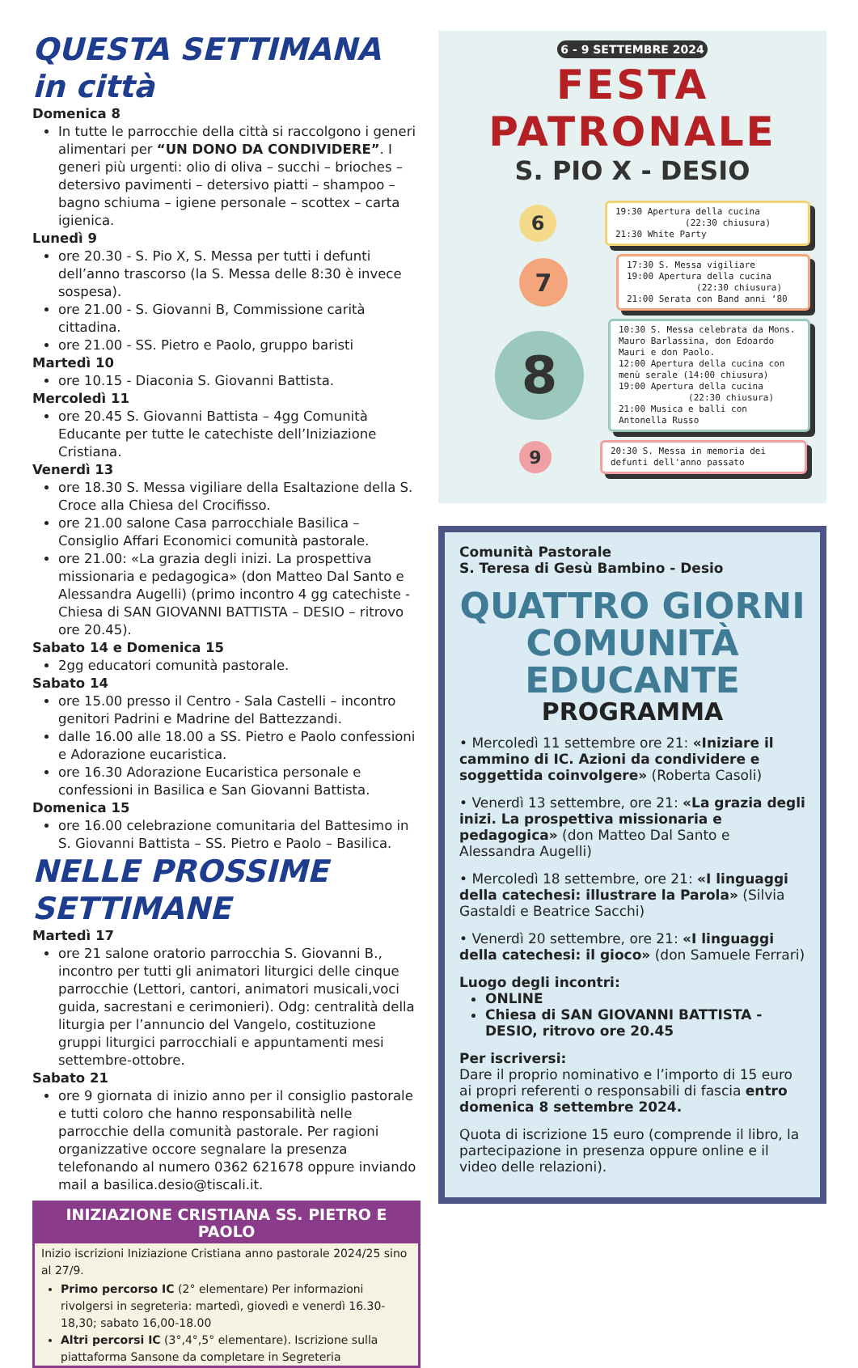QUESTA SETTIMANA in città
Domenica 8
In tutte le parrocchie della città si raccolgono i generi alimentari per “UN DONO DA CONDIVIDERE”. I generi più urgenti: olio di oliva – succhi – brioches – detersivo pavimenti – detersivo piatti – shampoo – bagno schiuma – igiene personale – scottex – carta igienica.
Lunedì 9
ore 20.30 - S. Pio X, S. Messa per tutti i defunti dell’anno trascorso (la S. Messa delle 8:30 è invece sospesa).
ore 21.00 - S. Giovanni B, Commissione carità cittadina.
ore 21.00 - SS. Pietro e Paolo, gruppo baristi
Martedì 10
ore 10.15 - Diaconia S. Giovanni Battista.
Mercoledì 11
ore 20.45 S. Giovanni Battista – 4gg Comunità Educante per tutte le catechiste dell’Iniziazione Cristiana.
Venerdì 13
ore 18.30 S. Messa vigiliare della Esaltazione della S. Croce alla Chiesa del Crocifisso.
ore 21.00 salone Casa parrocchiale Basilica – Consiglio Affari Economici comunità pastorale.
ore 21.00: «La grazia degli inizi. La prospettiva missionaria e pedagogica» (don Matteo Dal Santo e Alessandra Augelli) (primo incontro 4 gg catechiste - Chiesa di SAN GIOVANNI BATTISTA – DESIO – ritrovo ore 20.45).
Sabato 14 e Domenica 15
2gg educatori comunità pastorale.
Sabato 14
ore 15.00 presso il Centro - Sala Castelli – incontro genitori Padrini e Madrine del Battezzandi.
dalle 16.00 alle 18.00 a SS. Pietro e Paolo confessioni e Adorazione eucaristica.
ore 16.30 Adorazione Eucaristica personale e confessioni in Basilica e San Giovanni Battista.
Domenica 15
ore 16.00 celebrazione comunitaria del Battesimo in S. Giovanni Battista – SS. Pietro e Paolo – Basilica.
NELLE PROSSIME SETTIMANE
Martedì 17
ore 21 salone oratorio parrocchia S. Giovanni B., incontro per tutti gli animatori liturgici delle cinque parrocchie (Lettori, cantori, animatori musicali,voci guida, sacrestani e cerimonieri). Odg: centralità della liturgia per l’annuncio del Vangelo, costituzione gruppi liturgici parrocchiali e appuntamenti mesi settembre-ottobre.
Sabato 21
ore 9 giornata di inizio anno per il consiglio pastorale e tutti coloro che hanno responsabilità nelle parrocchie della comunità pastorale. Per ragioni organizzative occore segnalare la presenza telefonando al numero 0362 621678 oppure inviando mail a basilica.desio@tiscali.it.
INIZIAZIONE CRISTIANA SS. PIETRO E PAOLO
Inizio iscrizioni Iniziazione Cristiana anno pastorale 2024/25 sino al 27/9.
Primo percorso IC (2° elementare) Per informazioni rivolgersi in segreteria: martedì, giovedì e venerdì 16.30-18,30; sabato 16,00-18.00
Altri percorsi IC (3°,4°,5° elementare). Iscrizione sulla piattaforma Sansone da completare in Segreteria
6 - 9 SETTEMBRE 2024
FESTA PATRONALE
S. PIO X - DESIO
6
19:30 Apertura della cucina
(22:30 chiusura)
21:30 White Party
7
17:30 S. Messa vigiliare
19:00 Apertura della cucina
(22:30 chiusura)
21:00 Serata con Band anni ‘80
8
10:30 S. Messa celebrata da Mons. Mauro Barlassina, don Edoardo Mauri e don Paolo.
12:00 Apertura della cucina con menù serale (14:00 chiusura)
19:00 Apertura della cucina
(22:30 chiusura)
21:00 Musica e balli con Antonella Russo
9
20:30 S. Messa in memoria dei defunti dell'anno passato
Comunità Pastorale
S. Teresa di Gesù Bambino - Desio
QUATTRO GIORNI
COMUNITÀ EDUCANTE
PROGRAMMA
• Mercoledì 11 settembre ore 21: «Iniziare il cammino di IC. Azioni da condividere e soggettida coinvolgere» (Roberta Casoli)
• Venerdì 13 settembre, ore 21: «La grazia degli inizi. La prospettiva missionaria e pedagogica» (don Matteo Dal Santo e Alessandra Augelli)
• Mercoledì 18 settembre, ore 21: «I linguaggi della catechesi: illustrare la Parola» (Silvia Gastaldi e Beatrice Sacchi)
• Venerdì 20 settembre, ore 21: «I linguaggi della catechesi: il gioco» (don Samuele Ferrari)
Luogo degli incontri:
ONLINE
Chiesa di SAN GIOVANNI BATTISTA - DESIO, ritrovo ore 20.45
Per iscriversi:
Dare il proprio nominativo e l’importo di 15 euro ai propri referenti o responsabili di fascia entro domenica 8 settembre 2024.
Quota di iscrizione 15 euro (comprende il libro, la partecipazione in presenza oppure online e il video delle relazioni).